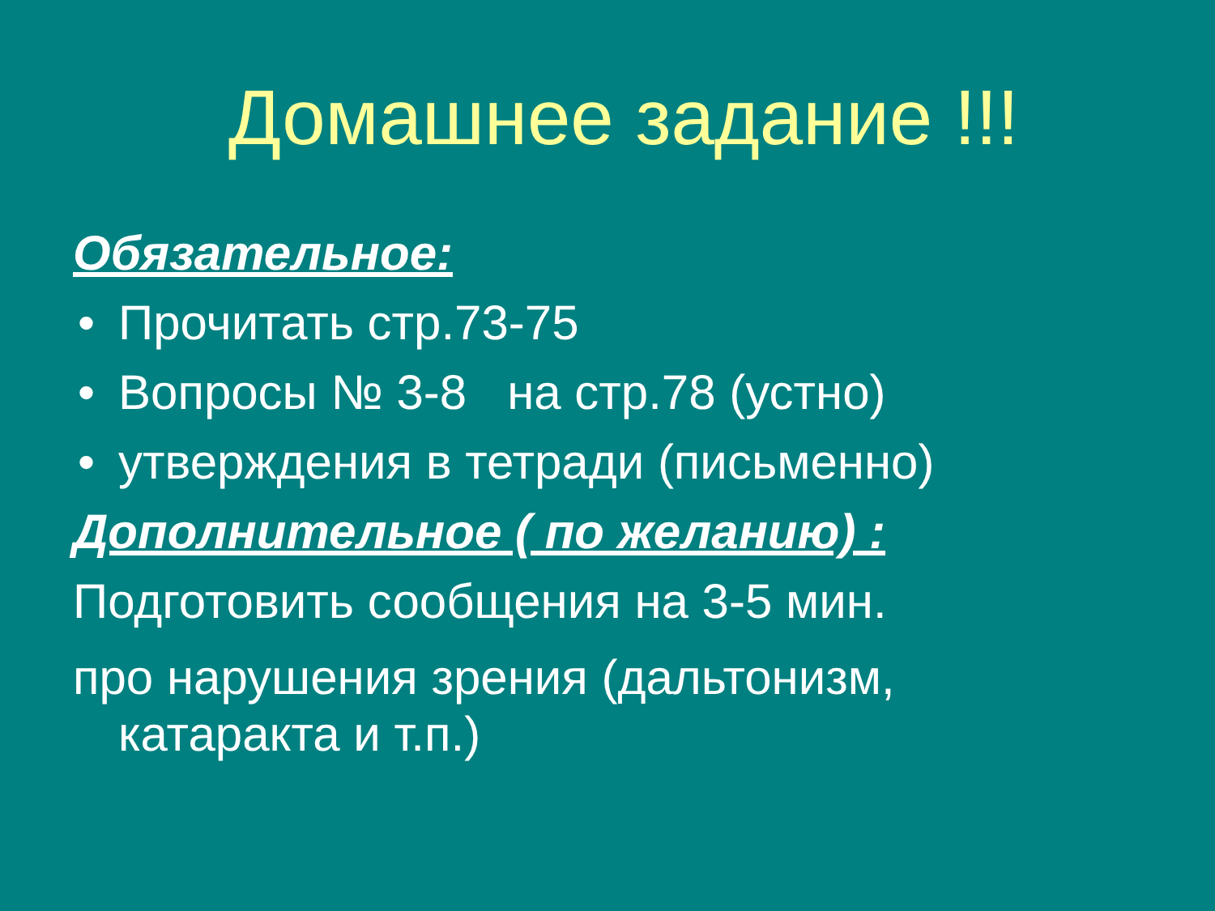Домашнее задание !!!
Обязательное:
• Прочитать стр.73-75
• Вопросы № 3-8 на стр.78 (устно)
• утверждения в тетради (письменно)
Дополнительное ( по желанию) :
Подготовить сообщения на 3-5 мин.
про нарушения зрения (дальтонизм,
катаракта и т.п.)